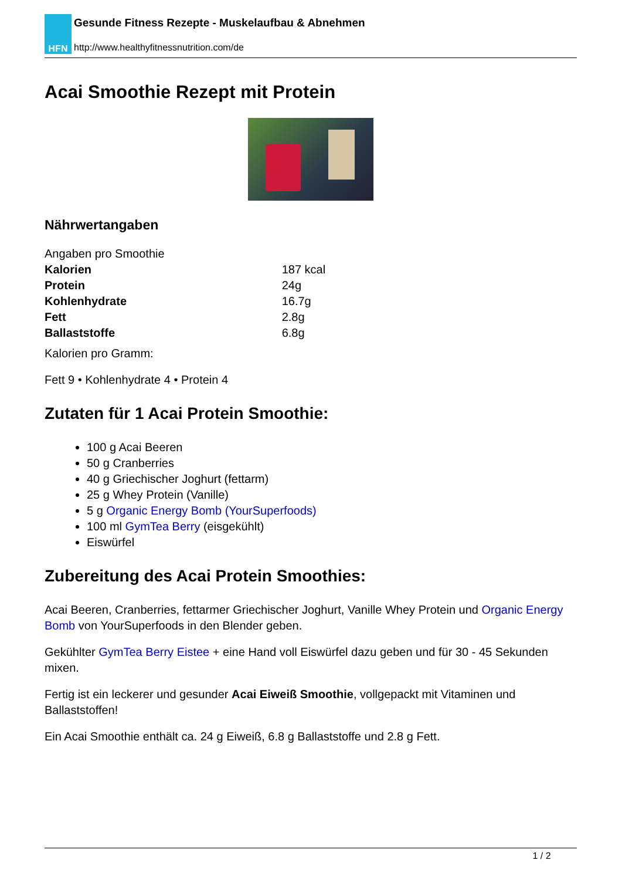HFN
Gesunde Fitness Rezepte - Muskelaufbau & Abnehmen
http://www.healthyfitnessnutrition.com/de
Acai Smoothie Rezept mit Protein
Nährwertangaben
Angaben pro Smoothie
| Kalorien | 187 kcal |
| Protein | 24g |
| Kohlenhydrate | 16.7g |
| Fett | 2.8g |
| Ballaststoffe | 6.8g |
Kalorien pro Gramm:
Fett 9 • Kohlenhydrate 4 • Protein 4
Zutaten für 1 Acai Protein Smoothie:
100 g Acai Beeren
50 g Cranberries
40 g Griechischer Joghurt (fettarm)
25 g Whey Protein (Vanille)
5 g Organic Energy Bomb (YourSuperfoods)
100 ml GymTea Berry (eisgekühlt)
Eiswürfel
Zubereitung des Acai Protein Smoothies:
Acai Beeren, Cranberries, fettarmer Griechischer Joghurt, Vanille Whey Protein und Organic Energy Bomb von YourSuperfoods in den Blender geben.
Gekühlter GymTea Berry Eistee + eine Hand voll Eiswürfel dazu geben und für 30 - 45 Sekunden mixen.
Fertig ist ein leckerer und gesunder Acai Eiweiß Smoothie, vollgepackt mit Vitaminen und Ballaststoffen!
Ein Acai Smoothie enthält ca. 24 g Eiweiß, 6.8 g Ballaststoffe und 2.8 g Fett.
1 / 2